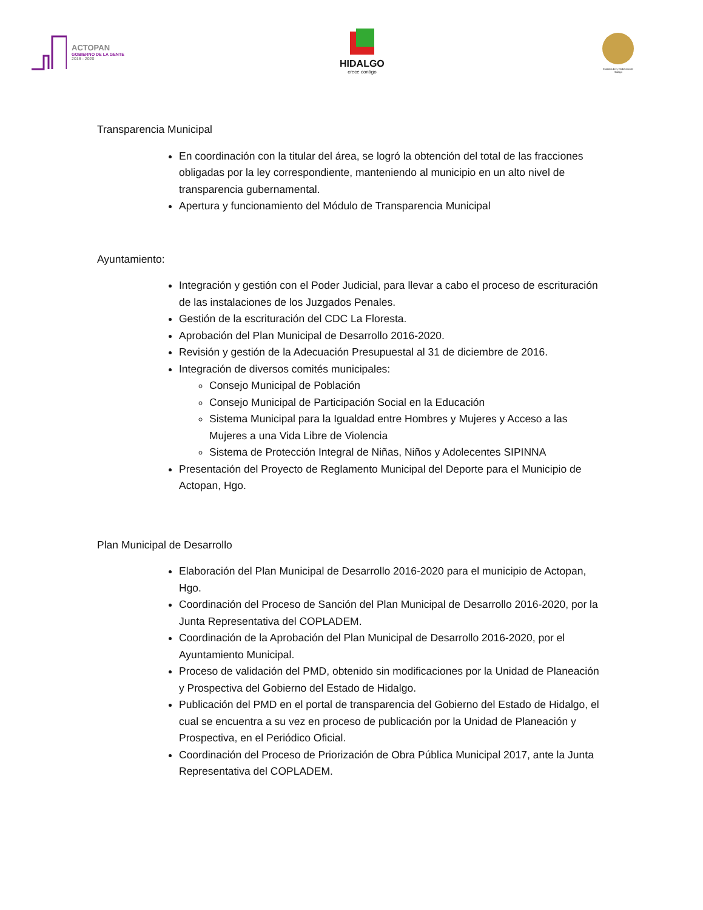ACTOPAN
GOBIERNO DE LA GENTE
2016 - 2020
HIDALGO
crece contigo
Estado Libre y Soberano de Hidalgo
Transparencia Municipal
En coordinación con la titular del área, se logró la obtención del total de las fracciones obligadas por la ley correspondiente, manteniendo al municipio en un alto nivel de transparencia gubernamental.
Apertura y funcionamiento del Módulo de Transparencia Municipal
Ayuntamiento:
Integración y gestión con el Poder Judicial, para llevar a cabo el proceso de escrituración de las instalaciones de los Juzgados Penales.
Gestión de la escrituración del CDC La Floresta.
Aprobación del Plan Municipal de Desarrollo 2016-2020.
Revisión y gestión de la Adecuación Presupuestal al 31 de diciembre de 2016.
Integración de diversos comités municipales:
Consejo Municipal de Población
Consejo Municipal de Participación Social en la Educación
Sistema Municipal para la Igualdad entre Hombres y Mujeres y Acceso a las Mujeres a una Vida Libre de Violencia
Sistema de Protección Integral de Niñas, Niños y Adolecentes SIPINNA
Presentación del Proyecto de Reglamento Municipal del Deporte para el Municipio de Actopan, Hgo.
Plan Municipal de Desarrollo
Elaboración del Plan Municipal de Desarrollo 2016-2020 para el municipio de Actopan, Hgo.
Coordinación del Proceso de Sanción del Plan Municipal de Desarrollo 2016-2020, por la Junta Representativa del COPLADEM.
Coordinación de la Aprobación del Plan Municipal de Desarrollo 2016-2020, por el Ayuntamiento Municipal.
Proceso de validación del PMD, obtenido sin modificaciones por la Unidad de Planeación y Prospectiva del Gobierno del Estado de Hidalgo.
Publicación del PMD en el portal de transparencia del Gobierno del Estado de Hidalgo, el cual se encuentra a su vez en proceso de publicación por la Unidad de Planeación y Prospectiva, en el Periódico Oficial.
Coordinación del Proceso de Priorización de Obra Pública Municipal 2017, ante la Junta Representativa del COPLADEM.